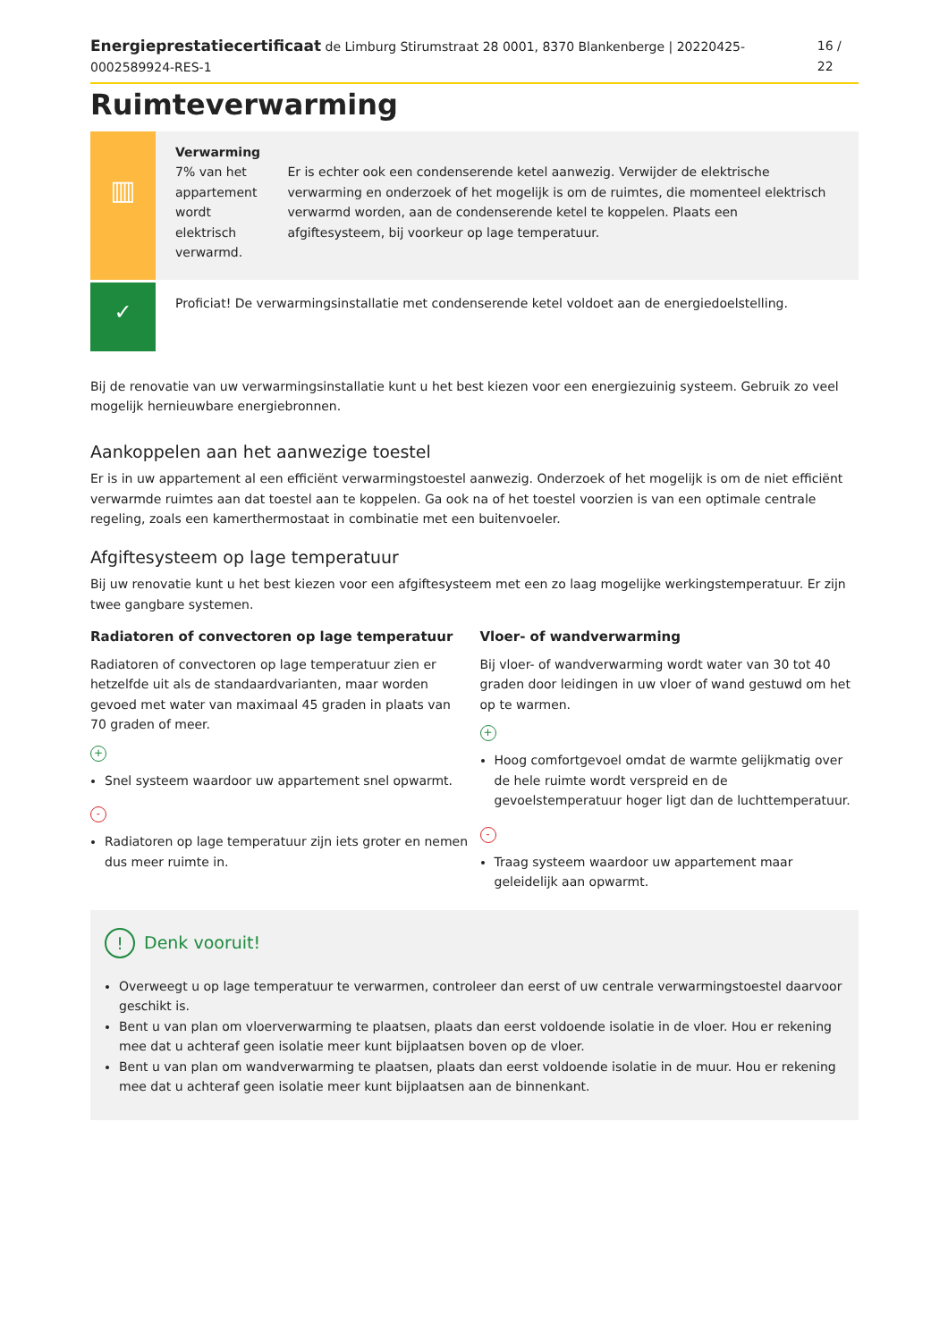Energieprestatiecertificaat de Limburg Stirumstraat 28 0001, 8370 Blankenberge | 20220425-0002589924-RES-1 16 / 22
Ruimteverwarming
▥
Verwarming
7% van het appartement wordt elektrisch verwarmd.
Er is echter ook een condenserende ketel aanwezig. Verwijder de elektrische verwarming en onderzoek of het mogelijk is om de ruimtes, die momenteel elektrisch verwarmd worden, aan de condenserende ketel te koppelen. Plaats een afgiftesysteem, bij voorkeur op lage temperatuur.
✓
Proficiat! De verwarmingsinstallatie met condenserende ketel voldoet aan de energiedoelstelling.
Bij de renovatie van uw verwarmingsinstallatie kunt u het best kiezen voor een energiezuinig systeem. Gebruik zo veel mogelijk hernieuwbare energiebronnen.
Aankoppelen aan het aanwezige toestel
Er is in uw appartement al een efficiënt verwarmingstoestel aanwezig. Onderzoek of het mogelijk is om de niet efficiënt verwarmde ruimtes aan dat toestel aan te koppelen. Ga ook na of het toestel voorzien is van een optimale centrale regeling, zoals een kamerthermostaat in combinatie met een buitenvoeler.
Afgiftesysteem op lage temperatuur
Bij uw renovatie kunt u het best kiezen voor een afgiftesysteem met een zo laag mogelijke werkingstemperatuur. Er zijn twee gangbare systemen.
Radiatoren of convectoren op lage temperatuur
Radiatoren of convectoren op lage temperatuur zien er hetzelfde uit als de standaardvarianten, maar worden gevoed met water van maximaal 45 graden in plaats van 70 graden of meer.
+
Snel systeem waardoor uw appartement snel opwarmt.
-
Radiatoren op lage temperatuur zijn iets groter en nemen dus meer ruimte in.
Vloer- of wandverwarming
Bij vloer- of wandverwarming wordt water van 30 tot 40 graden door leidingen in uw vloer of wand gestuwd om het op te warmen.
+
Hoog comfortgevoel omdat de warmte gelijkmatig over de hele ruimte wordt verspreid en de gevoelstemperatuur hoger ligt dan de luchttemperatuur.
-
Traag systeem waardoor uw appartement maar geleidelijk aan opwarmt.
! Denk vooruit!
Overweegt u op lage temperatuur te verwarmen, controleer dan eerst of uw centrale verwarmingstoestel daarvoor geschikt is.
Bent u van plan om vloerverwarming te plaatsen, plaats dan eerst voldoende isolatie in de vloer. Hou er rekening mee dat u achteraf geen isolatie meer kunt bijplaatsen boven op de vloer.
Bent u van plan om wandverwarming te plaatsen, plaats dan eerst voldoende isolatie in de muur. Hou er rekening mee dat u achteraf geen isolatie meer kunt bijplaatsen aan de binnenkant.